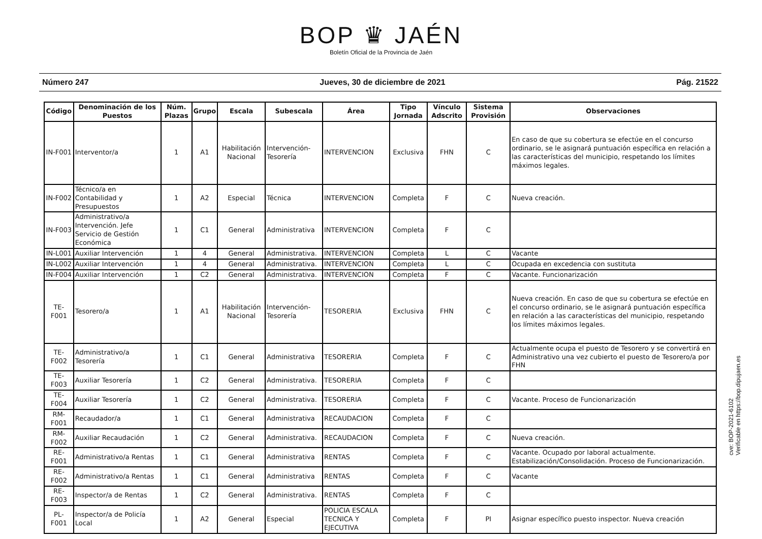BOP ♛ JAÉN
Boletín Oficial de la Provincia de Jaén
Número 247 Jueves, 30 de diciembre de 2021 Pág. 21522
| Código | Denominación de los Puestos | Núm. Plazas | Grupo | Escala | Subescala | Área | Tipo Jornada | Vínculo Adscrito | Sistema Provisión | Observaciones |
| --- | --- | --- | --- | --- | --- | --- | --- | --- | --- | --- |
| IN-F001 | Interventor/a | 1 | A1 | Habilitación Nacional | Intervención-Tesorería | INTERVENCION | Exclusiva | FHN | C | En caso de que su cobertura se efectúe en el concurso ordinario, se le asignará puntuación específica en relación a las características del municipio, respetando los límites máximos legales. |
| IN-F002 | Técnico/a en Contabilidad y Presupuestos | 1 | A2 | Especial | Técnica | INTERVENCION | Completa | F | C | Nueva creación. |
| IN-F003 | Administrativo/a Intervención. Jefe Servicio de Gestión Económica | 1 | C1 | General | Administrativa | INTERVENCION | Completa | F | C | |
| IN-L001 | Auxiliar Intervención | 1 | 4 | General | Administrativa. | INTERVENCION | Completa | L | C | Vacante |
| IN-L002 | Auxiliar Intervención | 1 | 4 | General | Administrativa. | INTERVENCION | Completa | L | C | Ocupada en excedencia con sustituta |
| IN-F004 | Auxiliar Intervención | 1 | C2 | General | Administrativa. | INTERVENCION | Completa | F | C | Vacante. Funcionarización |
| TE-F001 | Tesorero/a | 1 | A1 | Habilitación Nacional | Intervención-Tesorería | TESORERIA | Exclusiva | FHN | C | Nueva creación. En caso de que su cobertura se efectúe en el concurso ordinario, se le asignará puntuación específica en relación a las características del municipio, respetando los límites máximos legales. |
| TE-F002 | Administrativo/a Tesorería | 1 | C1 | General | Administrativa | TESORERIA | Completa | F | C | Actualmente ocupa el puesto de Tesorero y se convertirá en Administrativo una vez cubierto el puesto de Tesorero/a por FHN |
| TE-F003 | Auxiliar Tesorería | 1 | C2 | General | Administrativa. | TESORERIA | Completa | F | C | |
| TE-F004 | Auxiliar Tesorería | 1 | C2 | General | Administrativa. | TESORERIA | Completa | F | C | Vacante. Proceso de Funcionarización |
| RM-F001 | Recaudador/a | 1 | C1 | General | Administrativa | RECAUDACION | Completa | F | C | |
| RM-F002 | Auxiliar Recaudación | 1 | C2 | General | Administrativa. | RECAUDACION | Completa | F | C | Nueva creación. |
| RE-F001 | Administrativo/a Rentas | 1 | C1 | General | Administrativa | RENTAS | Completa | F | C | Vacante. Ocupado por laboral actualmente. Estabilización/Consolidación. Proceso de Funcionarización. |
| RE-F002 | Administrativo/a Rentas | 1 | C1 | General | Administrativa | RENTAS | Completa | F | C | Vacante |
| RE-F003 | Inspector/a de Rentas | 1 | C2 | General | Administrativa. | RENTAS | Completa | F | C | |
| PL-F001 | Inspector/a de Policía Local | 1 | A2 | General | Especial | POLICIA ESCALA TECNICA Y EJECUTIVA | Completa | F | PI | Asignar específico puesto inspector. Nueva creación |
cve: BOP-2021-6102
Verificable en https://bop.dipujaen.es